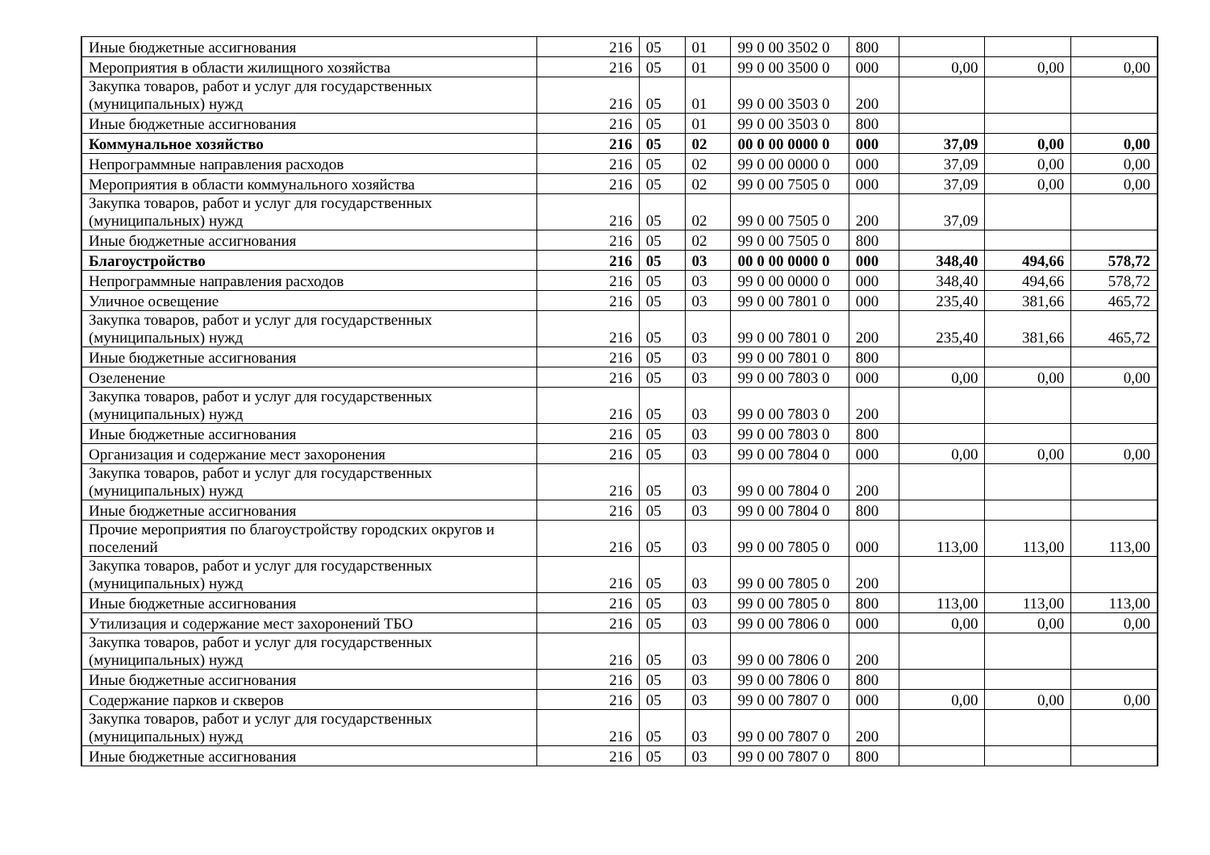| Иные бюджетные ассигнования | 216 | 05 | 01 | 99 0 00 3502 0 | 800 | | | |
| Мероприятия в области жилищного хозяйства | 216 | 05 | 01 | 99 0 00 3500 0 | 000 | 0,00 | 0,00 | 0,00 |
| Закупка товаров, работ и услуг для государственных (муниципальных) нужд | 216 | 05 | 01 | 99 0 00 3503 0 | 200 | | | |
| Иные бюджетные ассигнования | 216 | 05 | 01 | 99 0 00 3503 0 | 800 | | | |
| Коммунальное хозяйство | 216 | 05 | 02 | 00 0 00 0000 0 | 000 | 37,09 | 0,00 | 0,00 |
| Непрограммные направления расходов | 216 | 05 | 02 | 99 0 00 0000 0 | 000 | 37,09 | 0,00 | 0,00 |
| Мероприятия в области коммунального хозяйства | 216 | 05 | 02 | 99 0 00 7505 0 | 000 | 37,09 | 0,00 | 0,00 |
| Закупка товаров, работ и услуг для государственных (муниципальных) нужд | 216 | 05 | 02 | 99 0 00 7505 0 | 200 | 37,09 | | |
| Иные бюджетные ассигнования | 216 | 05 | 02 | 99 0 00 7505 0 | 800 | | | |
| Благоустройство | 216 | 05 | 03 | 00 0 00 0000 0 | 000 | 348,40 | 494,66 | 578,72 |
| Непрограммные направления расходов | 216 | 05 | 03 | 99 0 00 0000 0 | 000 | 348,40 | 494,66 | 578,72 |
| Уличное освещение | 216 | 05 | 03 | 99 0 00 7801 0 | 000 | 235,40 | 381,66 | 465,72 |
| Закупка товаров, работ и услуг для государственных (муниципальных) нужд | 216 | 05 | 03 | 99 0 00 7801 0 | 200 | 235,40 | 381,66 | 465,72 |
| Иные бюджетные ассигнования | 216 | 05 | 03 | 99 0 00 7801 0 | 800 | | | |
| Озеленение | 216 | 05 | 03 | 99 0 00 7803 0 | 000 | 0,00 | 0,00 | 0,00 |
| Закупка товаров, работ и услуг для государственных (муниципальных) нужд | 216 | 05 | 03 | 99 0 00 7803 0 | 200 | | | |
| Иные бюджетные ассигнования | 216 | 05 | 03 | 99 0 00 7803 0 | 800 | | | |
| Организация и содержание мест захоронения | 216 | 05 | 03 | 99 0 00 7804 0 | 000 | 0,00 | 0,00 | 0,00 |
| Закупка товаров, работ и услуг для государственных (муниципальных) нужд | 216 | 05 | 03 | 99 0 00 7804 0 | 200 | | | |
| Иные бюджетные ассигнования | 216 | 05 | 03 | 99 0 00 7804 0 | 800 | | | |
| Прочие мероприятия по благоустройству городских округов и поселений | 216 | 05 | 03 | 99 0 00 7805 0 | 000 | 113,00 | 113,00 | 113,00 |
| Закупка товаров, работ и услуг для государственных (муниципальных) нужд | 216 | 05 | 03 | 99 0 00 7805 0 | 200 | | | |
| Иные бюджетные ассигнования | 216 | 05 | 03 | 99 0 00 7805 0 | 800 | 113,00 | 113,00 | 113,00 |
| Утилизация и содержание мест захоронений ТБО | 216 | 05 | 03 | 99 0 00 7806 0 | 000 | 0,00 | 0,00 | 0,00 |
| Закупка товаров, работ и услуг для государственных (муниципальных) нужд | 216 | 05 | 03 | 99 0 00 7806 0 | 200 | | | |
| Иные бюджетные ассигнования | 216 | 05 | 03 | 99 0 00 7806 0 | 800 | | | |
| Содержание парков и скверов | 216 | 05 | 03 | 99 0 00 7807 0 | 000 | 0,00 | 0,00 | 0,00 |
| Закупка товаров, работ и услуг для государственных (муниципальных) нужд | 216 | 05 | 03 | 99 0 00 7807 0 | 200 | | | |
| Иные бюджетные ассигнования | 216 | 05 | 03 | 99 0 00 7807 0 | 800 | | | |